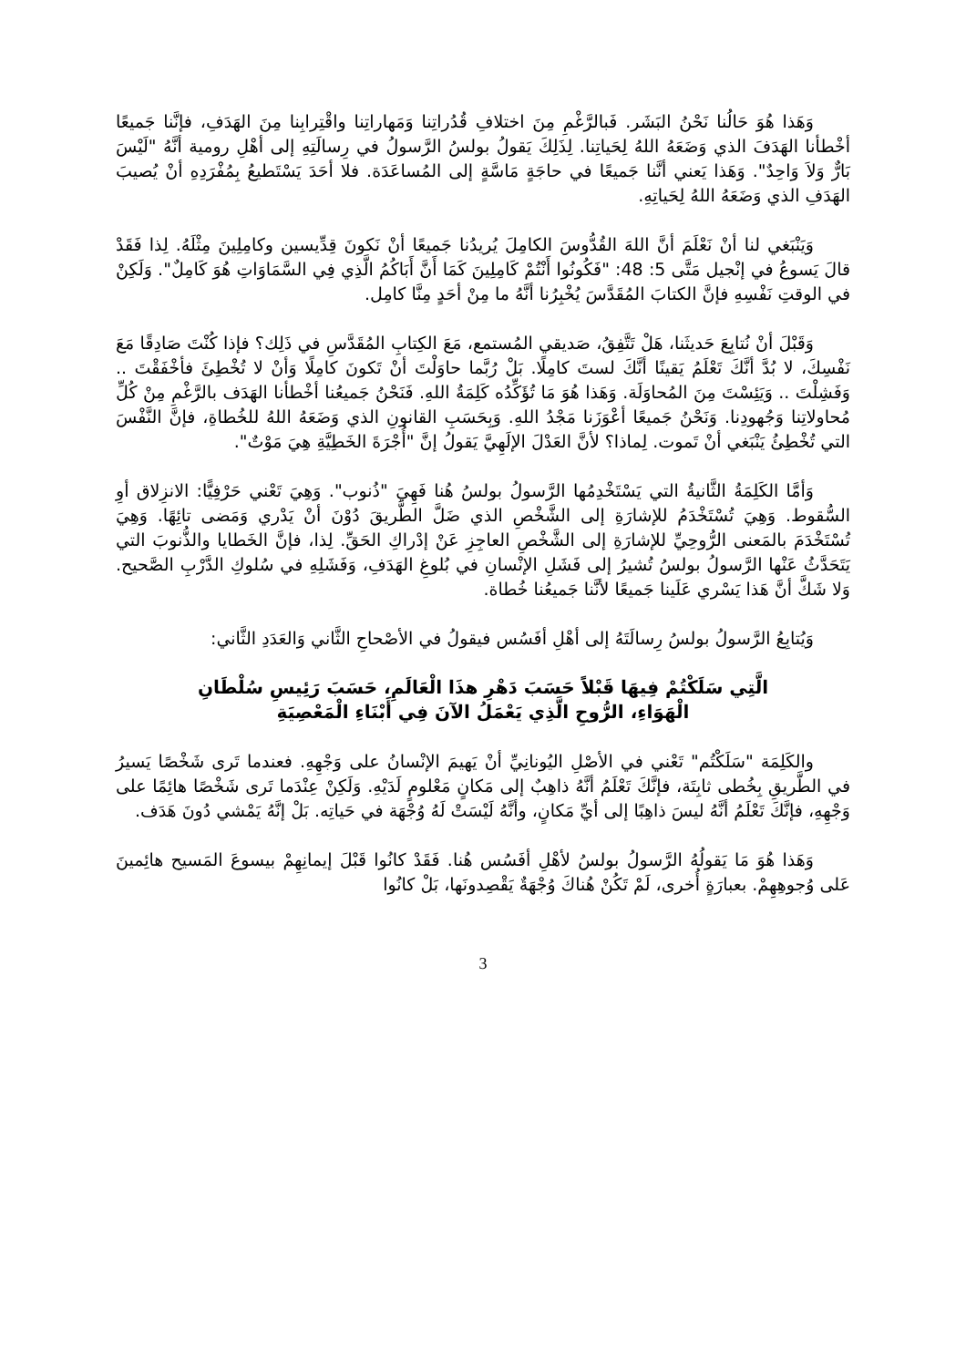وَهَذا هُوَ حَالُنا نَحْنُ البَشَر. فَبالرَّغْمِ مِنَ اختلافِ قُدُراتِنا وَمَهاراتِنا واقْتِرابِنا مِنَ الهَدَفِ، فإنَّنا جَميعًا أخْطأنا الهَدَفَ الذي وَضَعَهُ اللهُ لِحَياتِنا. لِذَلِكَ يَقولُ بولسُ الرَّسولُ في رِسالَتِهِ إلى أهْلِ رومية أنَّهُ "لَيْسَ بَارٌّ وَلاَ وَاحِدٌ". وَهَذا يَعني أنَّنا جَميعًا في حاجَةٍ مَاسَّةٍ إلى المُساعَدَة. فلا أحَدَ يَسْتَطيعُ بِمُفْرَدِهِ أنْ يُصيبَ الهَدَفِ الذي وَضَعَهُ اللهُ لِحَياتِهِ.
وَيَنْبَغي لنا أنْ نَعْلَمَ أنَّ اللهَ القُدُّوسَ الكامِلَ يُريدُنا جَميعًا أنْ نَكونَ قِدِّيسين وكامِلِينَ مِثْلَهُ. لِذا فَقَدْ قالَ يَسوعُ في إنْجيل مَتَّى 5: 48: "فَكُونُوا أَنْتُمْ كَامِلِينَ كَمَا أَنَّ أَبَاكُمُ الَّذِي فِي السَّمَاوَاتِ هُوَ كَامِلٌ". وَلَكِنْ في الوقتِ نَفْسِهِ فإنَّ الكتابَ المُقَدَّسَ يُخْبِرُنا أنَّهُ ما مِنْ أحَدٍ مِنَّا كامِل.
وَقَبْلَ أنْ نُتابِعَ حَديثَنا، هَلْ تَتَّفِقُ، صَديقي المُستمع، مَعَ الكِتابِ المُقَدَّسِ في ذَلِك؟ فإذا كُنْتَ صَادِقًا مَعَ نَفْسِكَ، لا بُدَّ أنَّكَ تَعْلَمُ يَقينًا أنَّكَ لستَ كامِلًا. بَلْ رُبَّما حاوَلْتَ أنْ تَكونَ كامِلًا وَأنْ لا تُخْطِئَ فأخْفَقْتَ .. وَفَشِلْتَ .. وَيَئِسْتَ مِنَ المُحاوَلَة. وَهَذا هُوَ مَا تُؤَكِّدُه كَلِمَةُ اللهِ. فَنَحْنُ جَميعُنا أخْطأنا الهَدَف بالرَّغْمِ مِنْ كُلِّ مُحاولاتِنا وَجُهودِنا. وَنَحْنُ جَميعًا أعْوَزَنا مَجْدُ اللهِ. وَبِحَسَبِ القانونِ الذي وَضَعَهُ اللهُ للخُطاةِ، فإنَّ النَّفْسَ التي تُخْطِئُ يَنْبَغي أنْ تَموت. لِماذا؟ لأنَّ العَدْلَ الإلَهِيَّ يَقولُ إنَّ "أُجْرَةَ الخَطِيَّةِ هِيَ مَوْتٌ".
وَأمَّا الكَلِمَةُ الثَّانيةُ التي يَسْتَخْدِمُها الرَّسولُ بولسُ هُنا فَهِيَ "ذُنوب". وَهِيَ تَعْني حَرْفِيًّا: الانزِلاق أوِ السُّقوط. وَهِيَ تُسْتَخْدَمُ للإشارَةِ إلى الشَّخْصِ الذي ضَلَّ الطَّريقَ دُوْنَ أنْ يَدْري وَمَضى تائِهًا. وَهِيَ تُسْتَخْدَمَ بالمَعنى الرُّوحِيِّ للإشارَةِ إلى الشَّخْصِ العاجِزِ عَنْ إدْراكِ الحَقِّ. لِذا، فإنَّ الخَطايا والذُّنوبَ التي يَتَحَدَّثُ عَنْها الرَّسولُ بولسُ تُشيرُ إلى فَشَلِ الإنْسانِ في بُلوغِ الهَدَفِ، وَفَشَلِهِ في سُلوكِ الدَّرْبِ الصَّحيح. وَلا شَكَّ أنَّ هَذا يَسْري عَلَينا جَميعًا لأنَّنا جَميعُنا خُطاة.
وَيُتابِعُ الرَّسولُ بولسُ رِسالَتَهُ إلى أهْلِ أفَسُس فيقولُ في الأصْحاحِ الثَّاني وَالعَدَدِ الثَّاني:
الَّتِي سَلَكْتُمْ فِيهَا قَبْلاً حَسَبَ دَهْرِ هذَا الْعَالَمِ، حَسَبَ رَئِيسِ سُلْطَانِ
الْهَوَاءِ، الرُّوحِ الَّذِي يَعْمَلُ الآنَ فِي أَبْنَاءِ الْمَعْصِيَةِ
والكَلِمَة "سَلَكْتُم" تَعْني في الأصْلِ اليُونانِيِّ أنْ يَهيمَ الإنْسانُ على وَجْهِهِ. فعندما تَرى شَخْصًا يَسيرُ في الطَّريقِ بِخُطى ثابِتَة، فإنَّكَ تَعْلَمُ أنَّهُ ذاهِبٌ إلى مَكانٍ مَعْلومٍ لَدَيْهِ. وَلَكِنْ عِنْدَما تَرى شَخْصًا هائِمًا على وَجْهِهِ، فإنَّكَ تَعْلَمُ أنَّهُ ليسَ ذاهِبًا إلى أيِّ مَكانٍ، وأنَّهُ لَيْسَتْ لَهُ وُجْهَة في حَياتِه. بَلْ إنَّهُ يَمْشي دُونَ هَدَف.
وَهَذا هُوَ مَا يَقولُهُ الرَّسولُ بولسُ لأهْلِ أفَسُس هُنا. فَقَدْ كانُوا قَبْلَ إيمانِهِمْ بيسوعَ المَسيح هائِمينَ عَلى وُجوهِهِمْ. بعبارَةٍ أُخرى، لَمْ تَكُنْ هُناكَ وُجْهَةٌ يَقْصِدونَها، بَلْ كانُوا
3